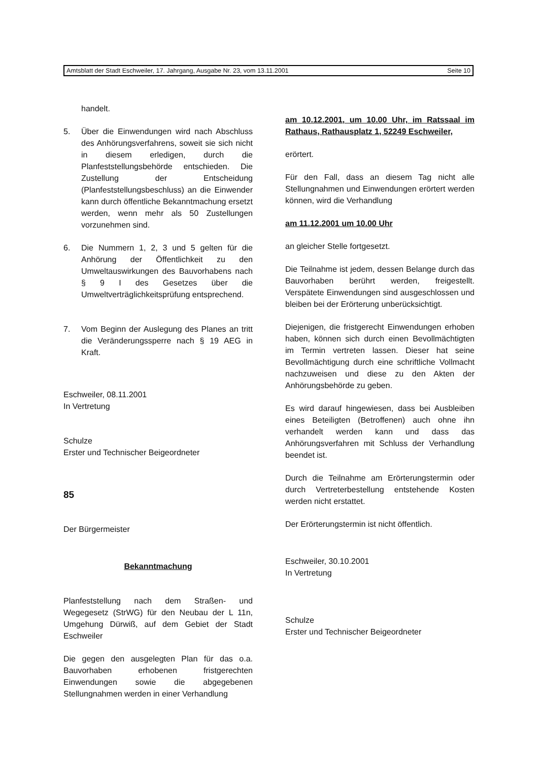Amtsblatt der Stadt Eschweiler, 17. Jahrgang, Ausgabe Nr. 23, vom 13.11.2001 Seite 10
handelt.
5. Über die Einwendungen wird nach Abschluss des Anhörungsverfahrens, soweit sie sich nicht in diesem erledigen, durch die Planfeststellungsbehörde entschieden. Die Zustellung der Entscheidung (Planfeststellungsbeschluss) an die Einwender kann durch öffentliche Bekanntmachung ersetzt werden, wenn mehr als 50 Zustellungen vorzunehmen sind.
6. Die Nummern 1, 2, 3 und 5 gelten für die Anhörung der Öffentlichkeit zu den Umweltauswirkungen des Bauvorhabens nach § 9 I des Gesetzes über die Umweltverträglichkeitsprüfung entsprechend.
7. Vom Beginn der Auslegung des Planes an tritt die Veränderungssperre nach § 19 AEG in Kraft.
Eschweiler, 08.11.2001
In Vertretung
Schulze
Erster und Technischer Beigeordneter
85
Der Bürgermeister
Bekanntmachung
Planfeststellung nach dem Straßen- und Wegegesetz (StrWG) für den Neubau der L 11n, Umgehung Dürwiß, auf dem Gebiet der Stadt Eschweiler
Die gegen den ausgelegten Plan für das o.a. Bauvorhaben erhobenen fristgerechten Einwendungen sowie die abgegebenen Stellungnahmen werden in einer Verhandlung
am 10.12.2001, um 10.00 Uhr, im Ratssaal im Rathaus, Rathausplatz 1, 52249 Eschweiler,
erörtert.
Für den Fall, dass an diesem Tag nicht alle Stellungnahmen und Einwendungen erörtert werden können, wird die Verhandlung
am 11.12.2001 um 10.00 Uhr
an gleicher Stelle fortgesetzt.
Die Teilnahme ist jedem, dessen Belange durch das Bauvorhaben berührt werden, freigestellt. Verspätete Einwendungen sind ausgeschlossen und bleiben bei der Erörterung unberücksichtigt.
Diejenigen, die fristgerecht Einwendungen erhoben haben, können sich durch einen Bevollmächtigten im Termin vertreten lassen. Dieser hat seine Bevollmächtigung durch eine schriftliche Vollmacht nachzuweisen und diese zu den Akten der Anhörungsbehörde zu geben.
Es wird darauf hingewiesen, dass bei Ausbleiben eines Beteiligten (Betroffenen) auch ohne ihn verhandelt werden kann und dass das Anhörungsverfahren mit Schluss der Verhandlung beendet ist.
Durch die Teilnahme am Erörterungstermin oder durch Vertreterbestellung entstehende Kosten werden nicht erstattet.
Der Erörterungstermin ist nicht öffentlich.
Eschweiler, 30.10.2001
In Vertretung
Schulze
Erster und Technischer Beigeordneter